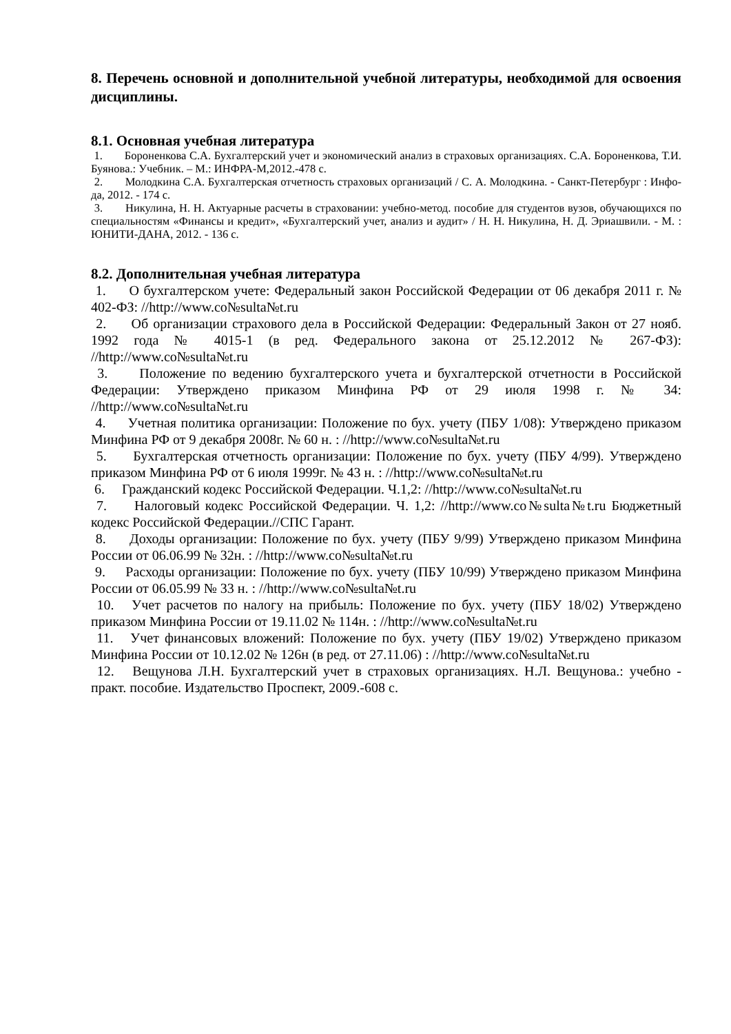8. Перечень основной и дополнительной учебной литературы, необходимой для освоения дисциплины.
8.1. Основная учебная литература
1. Бороненкова С.А. Бухгалтерский учет и экономический анализ в страховых организациях. С.А. Бороненкова, Т.И. Буянова.: Учебник. – М.: ИНФРА-М,2012.-478 с.
2. Молодкина С.А. Бухгалтерская отчетность страховых организаций / С. А. Молодкина. - Санкт-Петербург : Инфо-да, 2012. - 174 с.
3. Никулина, Н. Н. Актуарные расчеты в страховании: учебно-метод. пособие для студентов вузов, обучающихся по специальностям «Финансы и кредит», «Бухгалтерский учет, анализ и аудит» / Н. Н. Никулина, Н. Д. Эриашвили. - М. : ЮНИТИ-ДАНА, 2012. - 136 с.
8.2. Дополнительная учебная литература
1. О бухгалтерском учете: Федеральный закон Российской Федерации от 06 декабря 2011 г. № 402-ФЗ: //http://www.co№sulta№t.ru
2. Об организации страхового дела в Российской Федерации: Федеральный Закон от 27 нояб. 1992 года № 4015-1 (в ред. Федерального закона от 25.12.2012 № 267-ФЗ): //http://www.co№sulta№t.ru
3. Положение по ведению бухгалтерского учета и бухгалтерской отчетности в Российской Федерации: Утверждено приказом Минфина РФ от 29 июля 1998 г. № 34: //http://www.co№sulta№t.ru
4. Учетная политика организации: Положение по бух. учету (ПБУ 1/08): Утверждено приказом Минфина РФ от 9 декабря 2008г. № 60 н. : //http://www.co№sulta№t.ru
5. Бухгалтерская отчетность организации: Положение по бух. учету (ПБУ 4/99). Утверждено приказом Минфина РФ от 6 июля 1999г. № 43 н. : //http://www.co№sulta№t.ru
6. Гражданский кодекс Российской Федерации. Ч.1,2: //http://www.co№sulta№t.ru
7. Налоговый кодекс Российской Федерации. Ч. 1,2: //http://www.co№sulta№t.ru Бюджетный кодекс Российской Федерации.//СПС Гарант.
8. Доходы организации: Положение по бух. учету (ПБУ 9/99) Утверждено приказом Минфина России от 06.06.99 № 32н. : //http://www.co№sulta№t.ru
9. Расходы организации: Положение по бух. учету (ПБУ 10/99) Утверждено приказом Минфина России от 06.05.99 № 33 н. : //http://www.co№sulta№t.ru
10. Учет расчетов по налогу на прибыль: Положение по бух. учету (ПБУ 18/02) Утверждено приказом Минфина России от 19.11.02 № 114н. : //http://www.co№sulta№t.ru
11. Учет финансовых вложений: Положение по бух. учету (ПБУ 19/02) Утверждено приказом Минфина России от 10.12.02 № 126н (в ред. от 27.11.06) : //http://www.co№sulta№t.ru
12. Вещунова Л.Н. Бухгалтерский учет в страховых организациях. Н.Л. Вещунова.: учебно - практ. пособие. Издательство Проспект, 2009.-608 с.